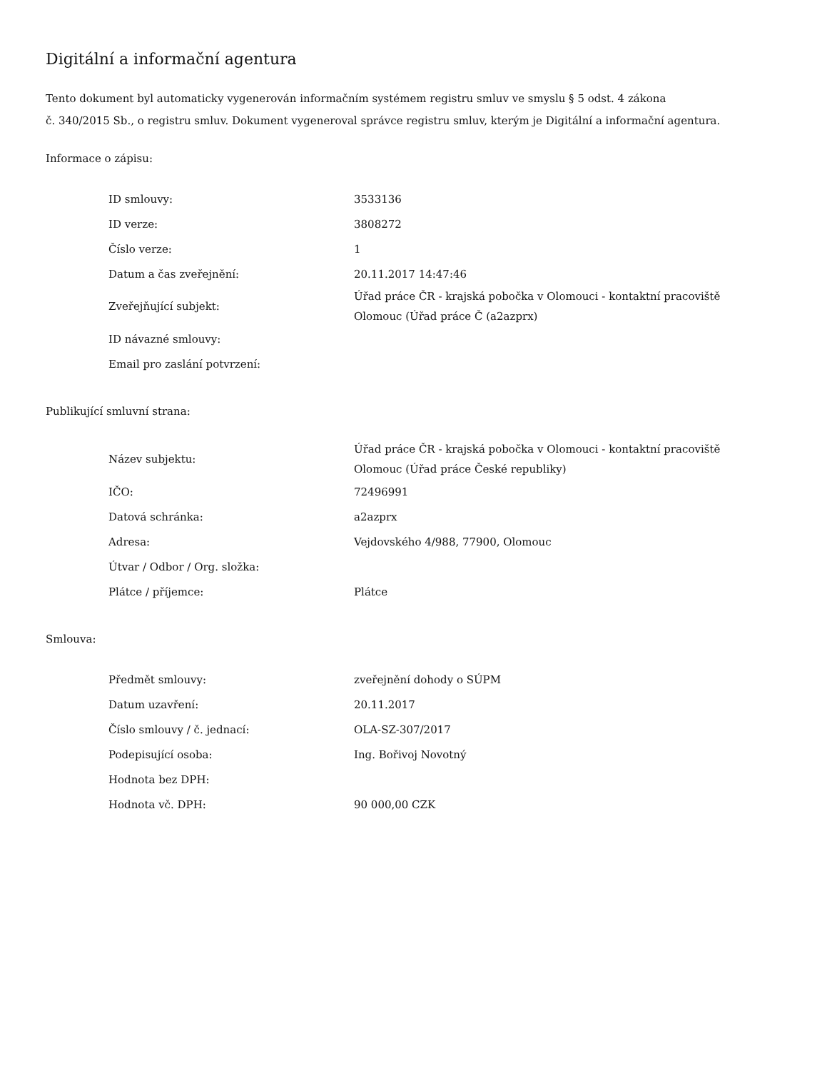Digitální a informační agentura
Tento dokument byl automaticky vygenerován informačním systémem registru smluv ve smyslu § 5 odst. 4 zákona
č. 340/2015 Sb., o registru smluv. Dokument vygeneroval správce registru smluv, kterým je Digitální a informační agentura.
Informace o zápisu:
| ID smlouvy: | 3533136 |
| ID verze: | 3808272 |
| Číslo verze: | 1 |
| Datum a čas zveřejnění: | 20.11.2017 14:47:46 |
| Zveřejňující subjekt: | Úřad práce ČR - krajská pobočka v Olomouci - kontaktní pracoviště Olomouc (Úřad práce Č (a2azprx) |
| ID návazné smlouvy: | |
| Email pro zaslání potvrzení: | |
Publikující smluvní strana:
| Název subjektu: | Úřad práce ČR - krajská pobočka v Olomouci - kontaktní pracoviště Olomouc (Úřad práce České republiky) |
| IČO: | 72496991 |
| Datová schránka: | a2azprx |
| Adresa: | Vejdovského 4/988, 77900, Olomouc |
| Útvar / Odbor / Org. složka: | |
| Plátce / příjemce: | Plátce |
Smlouva:
| Předmět smlouvy: | zveřejnění dohody o SÚPM |
| Datum uzavření: | 20.11.2017 |
| Číslo smlouvy / č. jednací: | OLA-SZ-307/2017 |
| Podepisující osoba: | Ing. Bořivoj Novotný |
| Hodnota bez DPH: | |
| Hodnota vč. DPH: | 90 000,00 CZK |